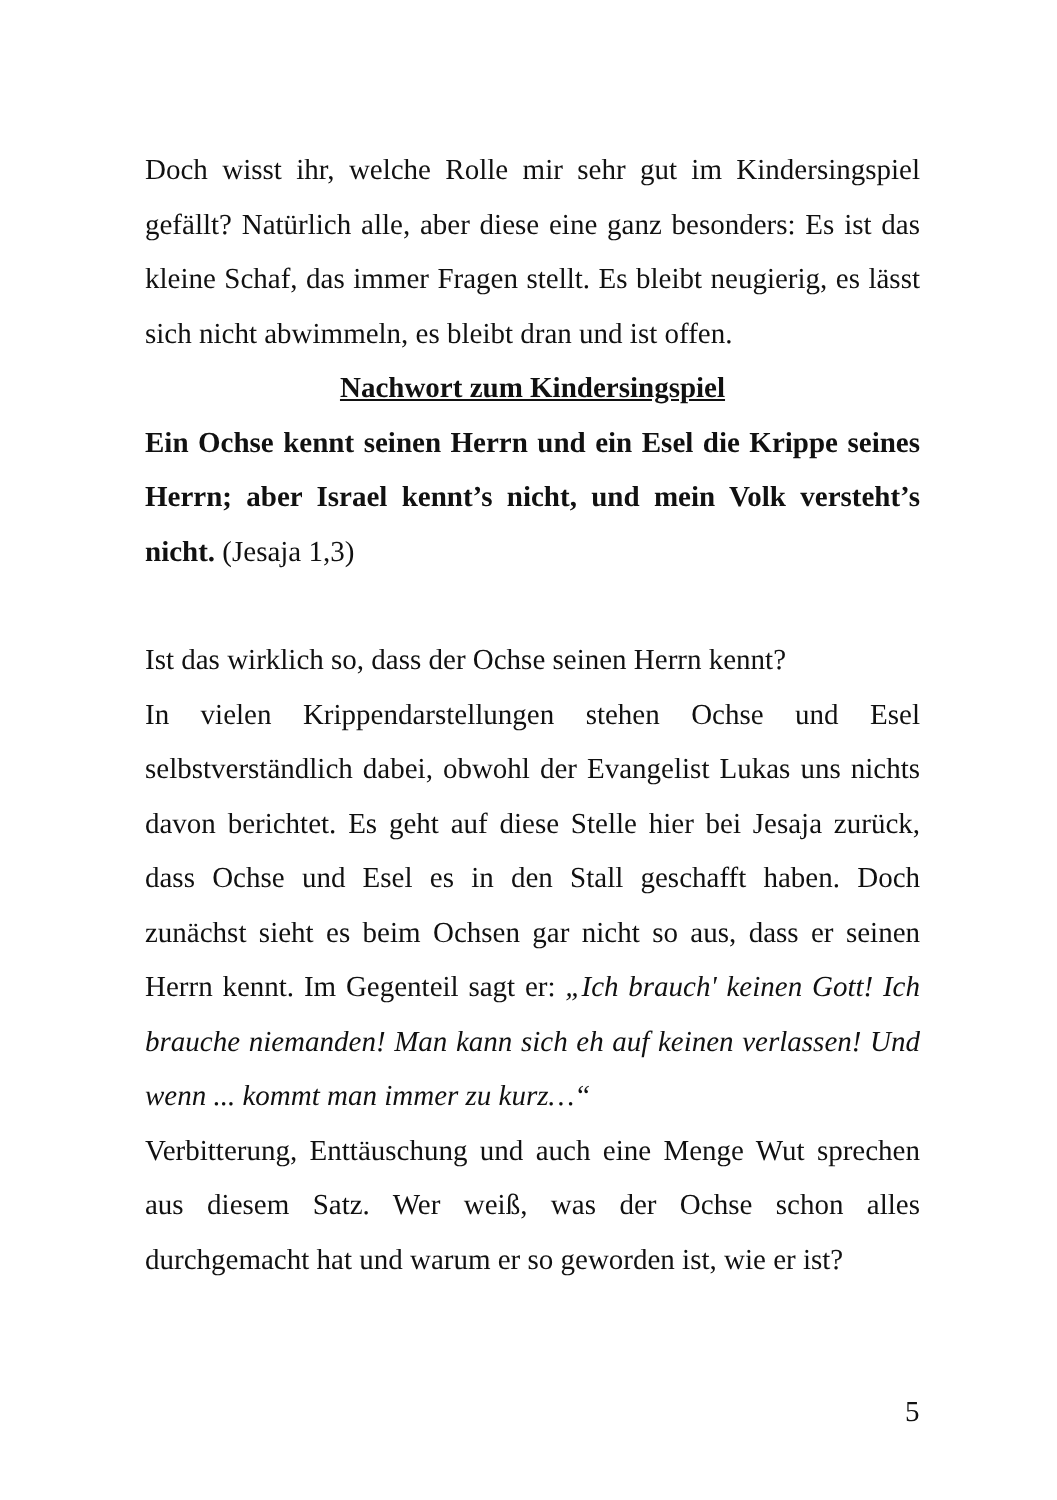Doch wisst ihr, welche Rolle mir sehr gut im Kindersingspiel gefällt? Natürlich alle, aber diese eine ganz besonders: Es ist das kleine Schaf, das immer Fragen stellt. Es bleibt neugierig, es lässt sich nicht abwimmeln, es bleibt dran und ist offen.
Nachwort zum Kindersingspiel
Ein Ochse kennt seinen Herrn und ein Esel die Krippe seines Herrn; aber Israel kennt’s nicht, und mein Volk versteht’s nicht. (Jesaja 1,3)
Ist das wirklich so, dass der Ochse seinen Herrn kennt?
In vielen Krippendarstellungen stehen Ochse und Esel selbstverständlich dabei, obwohl der Evangelist Lukas uns nichts davon berichtet. Es geht auf diese Stelle hier bei Jesaja zurück, dass Ochse und Esel es in den Stall geschafft haben. Doch zunächst sieht es beim Ochsen gar nicht so aus, dass er seinen Herrn kennt. Im Gegenteil sagt er: „Ich brauch' keinen Gott! Ich brauche niemanden! Man kann sich eh auf keinen verlassen! Und wenn ... kommt man immer zu kurz…“
Verbitterung, Enttäuschung und auch eine Menge Wut sprechen aus diesem Satz. Wer weiß, was der Ochse schon alles durchgemacht hat und warum er so geworden ist, wie er ist?
5